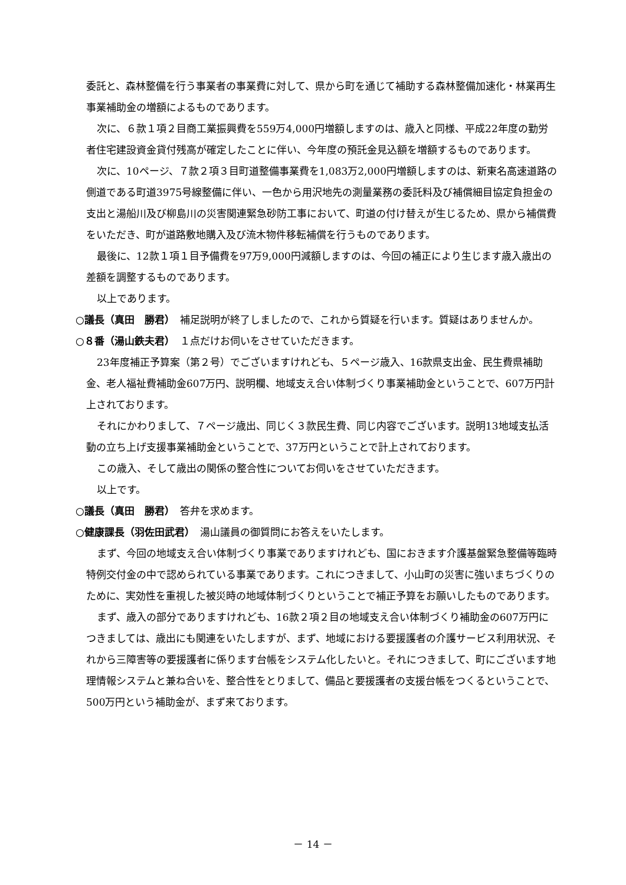委託と、森林整備を行う事業者の事業費に対して、県から町を通じて補助する森林整備加速化・林業再生事業補助金の増額によるものであります。
次に、６款１項２目商工業振興費を559万4,000円増額しますのは、歳入と同様、平成22年度の勤労者住宅建設資金貸付残高が確定したことに伴い、今年度の預託金見込額を増額するものであります。
次に、10ページ、７款２項３目町道整備事業費を1,083万2,000円増額しますのは、新東名高速道路の側道である町道3975号線整備に伴い、一色から用沢地先の測量業務の委託料及び補償細目協定負担金の支出と湯船川及び柳島川の災害関連緊急砂防工事において、町道の付け替えが生じるため、県から補償費をいただき、町が道路敷地購入及び流木物件移転補償を行うものであります。
最後に、12款１項１目予備費を97万9,000円減額しますのは、今回の補正により生じます歳入歳出の差額を調整するものであります。
以上であります。
○議長（真田　勝君）　補足説明が終了しましたので、これから質疑を行います。質疑はありませんか。
○８番（湯山鉄夫君）　１点だけお伺いをさせていただきます。
23年度補正予算案（第２号）でございますけれども、５ページ歳入、16款県支出金、民生費県補助金、老人福祉費補助金607万円、説明欄、地域支え合い体制づくり事業補助金ということで、607万円計上されております。
それにかわりまして、７ページ歳出、同じく３款民生費、同じ内容でございます。説明13地域支払活動の立ち上げ支援事業補助金ということで、37万円ということで計上されております。
この歳入、そして歳出の関係の整合性についてお伺いをさせていただきます。
以上です。
○議長（真田　勝君）　答弁を求めます。
○健康課長（羽佐田武君）　湯山議員の御質問にお答えをいたします。
まず、今回の地域支え合い体制づくり事業でありますけれども、国におきます介護基盤緊急整備等臨時特例交付金の中で認められている事業であります。これにつきまして、小山町の災害に強いまちづくりのために、実効性を重視した被災時の地域体制づくりということで補正予算をお願いしたものであります。
まず、歳入の部分でありますけれども、16款２項２目の地域支え合い体制づくり補助金の607万円につきましては、歳出にも関連をいたしますが、まず、地域における要援護者の介護サービス利用状況、それから三障害等の要援護者に係ります台帳をシステム化したいと。それにつきまして、町にございます地理情報システムと兼ね合いを、整合性をとりまして、備品と要援護者の支援台帳をつくるということで、500万円という補助金が、まず来ております。
－ 14 －